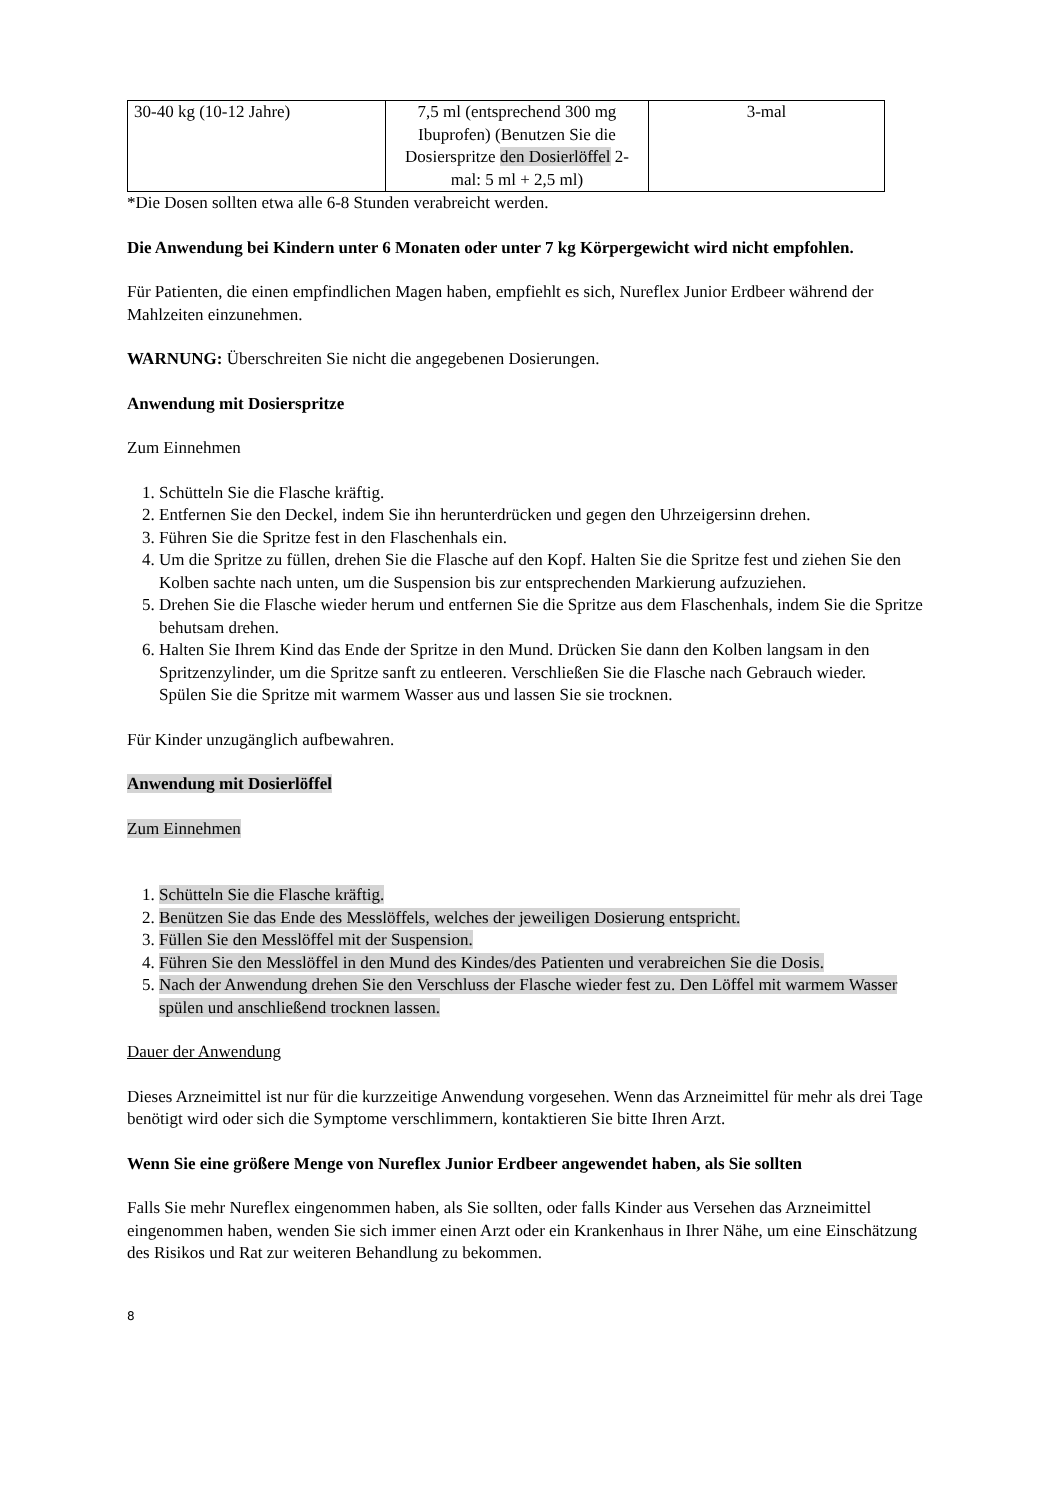| 30-40 kg (10-12 Jahre) | 7,5 ml (entsprechend 300 mg Ibuprofen) (Benutzen Sie die Dosierspritze den Dosierlöffel 2-mal: 5 ml + 2,5 ml) | 3-mal |
*Die Dosen sollten etwa alle 6-8 Stunden verabreicht werden.
Die Anwendung bei Kindern unter 6 Monaten oder unter 7 kg Körpergewicht wird nicht empfohlen.
Für Patienten, die einen empfindlichen Magen haben, empfiehlt es sich, Nureflex Junior Erdbeer während der Mahlzeiten einzunehmen.
WARNUNG: Überschreiten Sie nicht die angegebenen Dosierungen.
Anwendung mit Dosierspritze
Zum Einnehmen
1. Schütteln Sie die Flasche kräftig.
2. Entfernen Sie den Deckel, indem Sie ihn herunterdrücken und gegen den Uhrzeigersinn drehen.
3. Führen Sie die Spritze fest in den Flaschenhals ein.
4. Um die Spritze zu füllen, drehen Sie die Flasche auf den Kopf. Halten Sie die Spritze fest und ziehen Sie den Kolben sachte nach unten, um die Suspension bis zur entsprechenden Markierung aufzuziehen.
5. Drehen Sie die Flasche wieder herum und entfernen Sie die Spritze aus dem Flaschenhals, indem Sie die Spritze behutsam drehen.
6. Halten Sie Ihrem Kind das Ende der Spritze in den Mund. Drücken Sie dann den Kolben langsam in den Spritzenzylinder, um die Spritze sanft zu entleeren. Verschließen Sie die Flasche nach Gebrauch wieder.
Spülen Sie die Spritze mit warmem Wasser aus und lassen Sie sie trocknen.
Für Kinder unzugänglich aufbewahren.
Anwendung mit Dosierlöffel
Zum Einnehmen
1. Schütteln Sie die Flasche kräftig.
2. Benützen Sie das Ende des Messlöffels, welches der jeweiligen Dosierung entspricht.
3. Füllen Sie den Messlöffel mit der Suspension.
4. Führen Sie den Messlöffel in den Mund des Kindes/des Patienten und verabreichen Sie die Dosis.
5. Nach der Anwendung drehen Sie den Verschluss der Flasche wieder fest zu. Den Löffel mit warmem Wasser spülen und anschließend trocknen lassen.
Dauer der Anwendung
Dieses Arzneimittel ist nur für die kurzzeitige Anwendung vorgesehen. Wenn das Arzneimittel für mehr als drei Tage benötigt wird oder sich die Symptome verschlimmern, kontaktieren Sie bitte Ihren Arzt.
Wenn Sie eine größere Menge von Nureflex Junior Erdbeer angewendet haben, als Sie sollten
Falls Sie mehr Nureflex eingenommen haben, als Sie sollten, oder falls Kinder aus Versehen das Arzneimittel eingenommen haben, wenden Sie sich immer einen Arzt oder ein Krankenhaus in Ihrer Nähe, um eine Einschätzung des Risikos und Rat zur weiteren Behandlung zu bekommen.
8